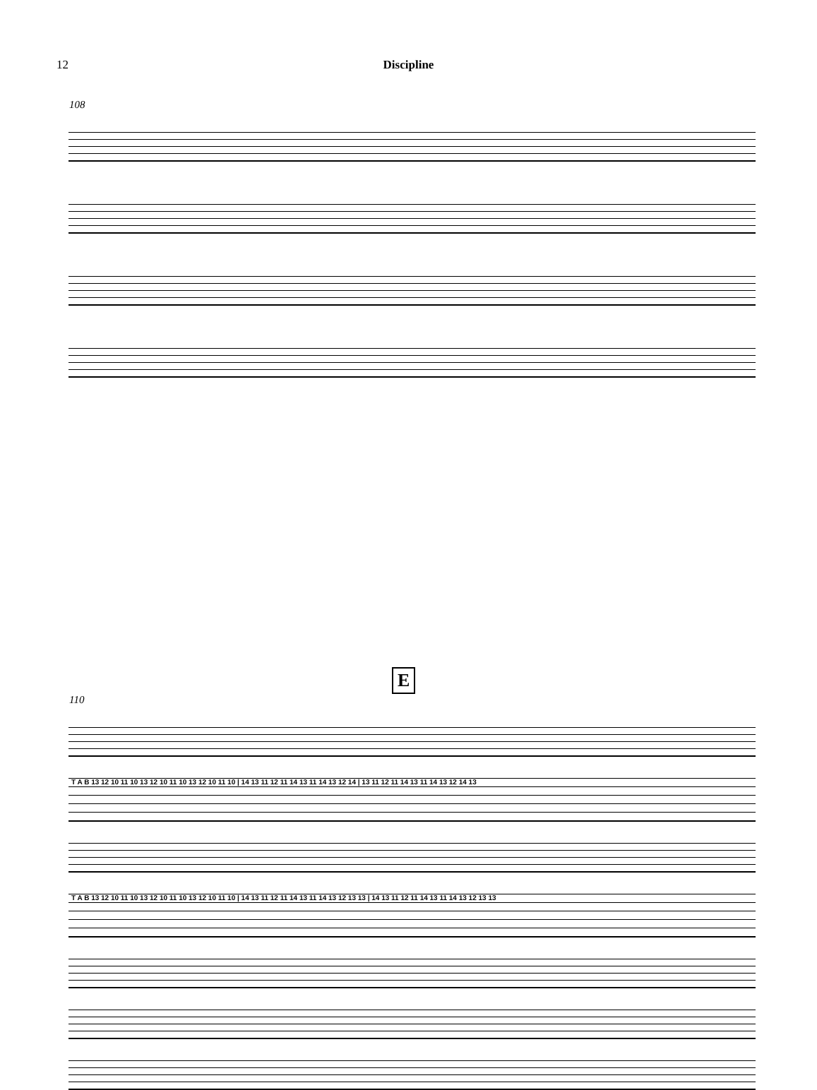12 Discipline
108
E
110
T A B 13 12 10 11 10 13 12 10 11 10 13 12 10 11 10 | 14 13 11 12 11 14 13 11 14 13 12 14 | 13 11 12 11 14 13 11 14 13 12 14 13
T A B 13 12 10 11 10 13 12 10 11 10 13 12 10 11 10 | 14 13 11 12 11 14 13 11 14 13 12 13 13 | 14 13 11 12 11 14 13 11 14 13 12 13 13